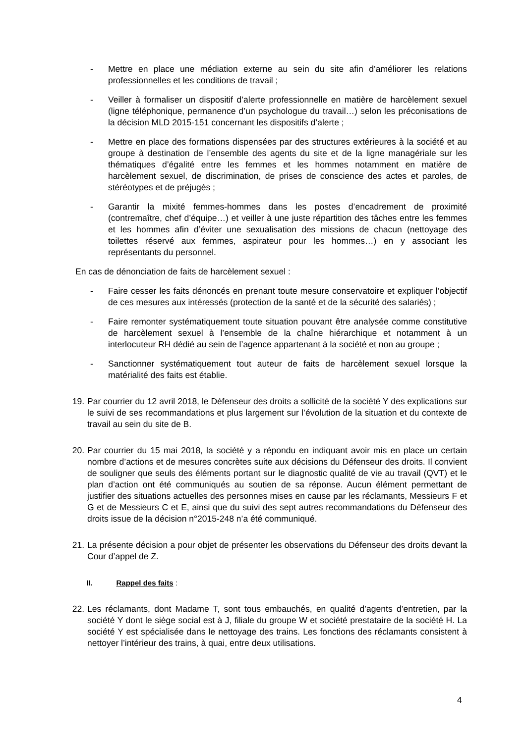- Mettre en place une médiation externe au sein du site afin d’améliorer les relations professionnelles et les conditions de travail ;
- Veiller à formaliser un dispositif d’alerte professionnelle en matière de harcèlement sexuel (ligne téléphonique, permanence d’un psychologue du travail…) selon les préconisations de la décision MLD 2015-151 concernant les dispositifs d’alerte ;
- Mettre en place des formations dispensées par des structures extérieures à la société et au groupe à destination de l’ensemble des agents du site et de la ligne managériale sur les thématiques d’égalité entre les femmes et les hommes notamment en matière de harcèlement sexuel, de discrimination, de prises de conscience des actes et paroles, de stéréotypes et de préjugés ;
- Garantir la mixité femmes-hommes dans les postes d’encadrement de proximité (contremaître, chef d’équipe…) et veiller à une juste répartition des tâches entre les femmes et les hommes afin d’éviter une sexualisation des missions de chacun (nettoyage des toilettes réservé aux femmes, aspirateur pour les hommes…) en y associant les représentants du personnel.
En cas de dénonciation de faits de harcèlement sexuel :
- Faire cesser les faits dénoncés en prenant toute mesure conservatoire et expliquer l’objectif de ces mesures aux intéressés (protection de la santé et de la sécurité des salariés) ;
- Faire remonter systématiquement toute situation pouvant être analysée comme constitutive de harcèlement sexuel à l’ensemble de la chaîne hiérarchique et notamment à un interlocuteur RH dédié au sein de l’agence appartenant à la société et non au groupe ;
- Sanctionner systématiquement tout auteur de faits de harcèlement sexuel lorsque la matérialité des faits est établie.
19. Par courrier du 12 avril 2018, le Défenseur des droits a sollicité de la société Y des explications sur le suivi de ses recommandations et plus largement sur l’évolution de la situation et du contexte de travail au sein du site de B.
20. Par courrier du 15 mai 2018, la société y a répondu en indiquant avoir mis en place un certain nombre d’actions et de mesures concrètes suite aux décisions du Défenseur des droits. Il convient de souligner que seuls des éléments portant sur le diagnostic qualité de vie au travail (QVT) et le plan d’action ont été communiqués au soutien de sa réponse. Aucun élément permettant de justifier des situations actuelles des personnes mises en cause par les réclamants, Messieurs F et G et de Messieurs C et E, ainsi que du suivi des sept autres recommandations du Défenseur des droits issue de la décision n°2015-248 n’a été communiqué.
21. La présente décision a pour objet de présenter les observations du Défenseur des droits devant la Cour d’appel de Z.
II. Rappel des faits :
22. Les réclamants, dont Madame T, sont tous embauchés, en qualité d’agents d’entretien, par la société Y dont le siège social est à J, filiale du groupe W et société prestataire de la société H. La société Y est spécialisée dans le nettoyage des trains. Les fonctions des réclamants consistent à nettoyer l’intérieur des trains, à quai, entre deux utilisations.
4